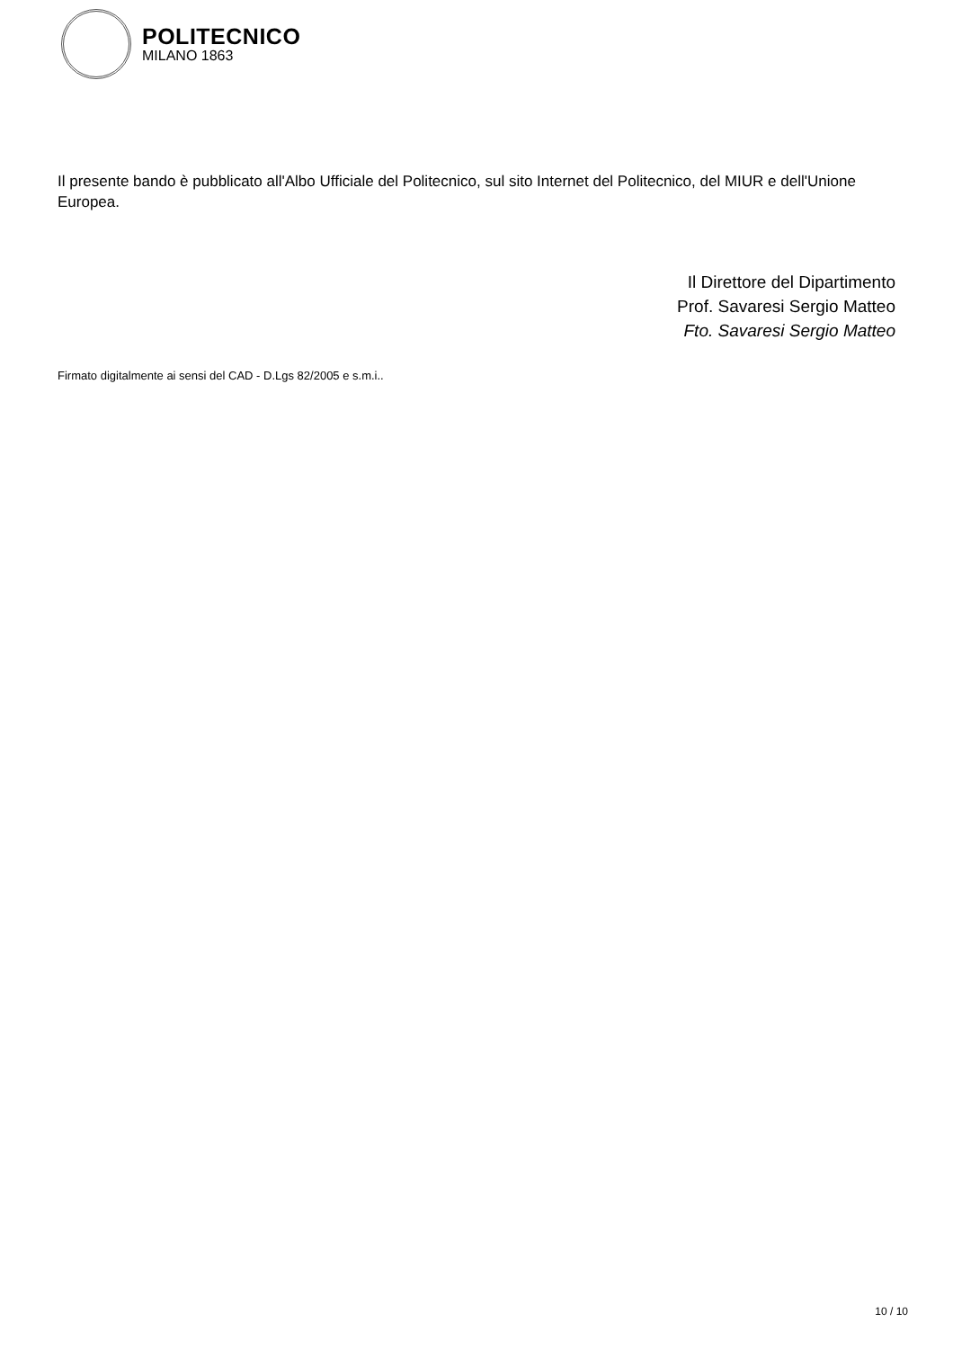POLITECNICO
MILANO 1863
Il presente bando è pubblicato all'Albo Ufficiale del Politecnico, sul sito Internet del Politecnico, del MIUR e dell'Unione Europea.
Il Direttore del Dipartimento
Prof. Savaresi Sergio Matteo
Fto. Savaresi Sergio Matteo
Firmato digitalmente ai sensi del CAD - D.Lgs 82/2005 e s.m.i..
10 / 10